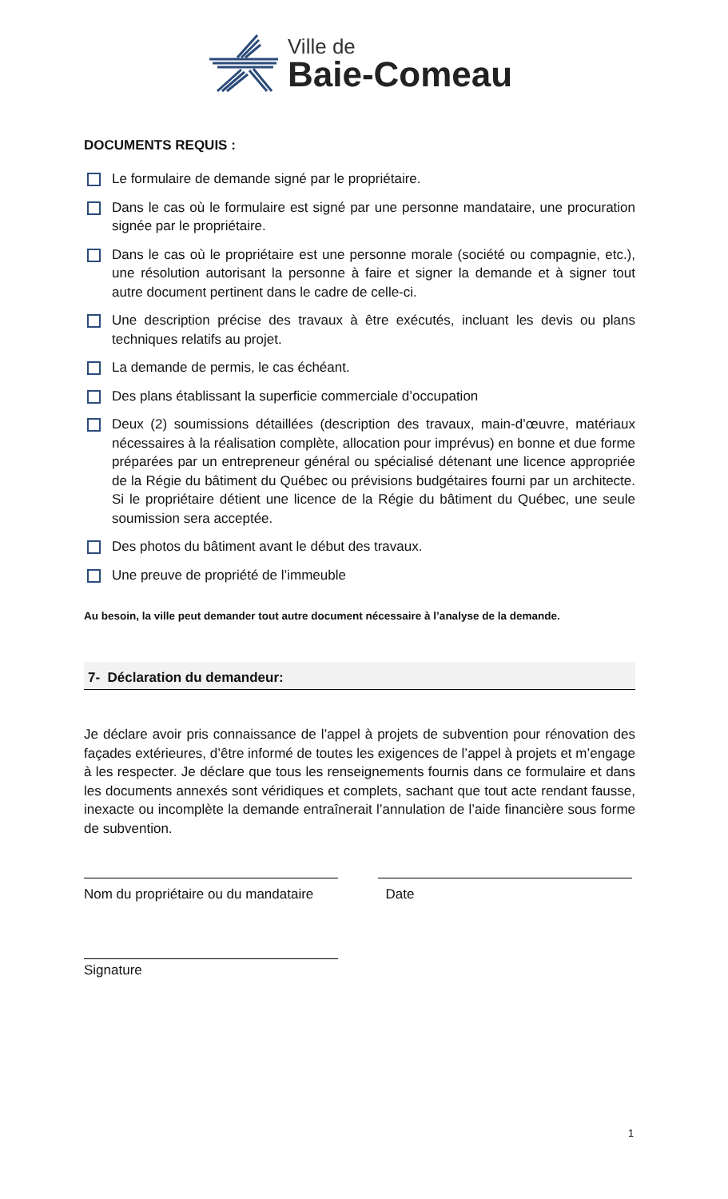Ville de
Baie-Comeau
DOCUMENTS REQUIS :
Le formulaire de demande signé par le propriétaire.
Dans le cas où le formulaire est signé par une personne mandataire, une procuration signée par le propriétaire.
Dans le cas où le propriétaire est une personne morale (société ou compagnie, etc.), une résolution autorisant la personne à faire et signer la demande et à signer tout autre document pertinent dans le cadre de celle-ci.
Une description précise des travaux à être exécutés, incluant les devis ou plans techniques relatifs au projet.
La demande de permis, le cas échéant.
Des plans établissant la superficie commerciale d’occupation
Deux (2) soumissions détaillées (description des travaux, main-d’œuvre, matériaux nécessaires à la réalisation complète, allocation pour imprévus) en bonne et due forme préparées par un entrepreneur général ou spécialisé détenant une licence appropriée de la Régie du bâtiment du Québec ou prévisions budgétaires fourni par un architecte. Si le propriétaire détient une licence de la Régie du bâtiment du Québec, une seule soumission sera acceptée.
Des photos du bâtiment avant le début des travaux.
Une preuve de propriété de l’immeuble
Au besoin, la ville peut demander tout autre document nécessaire à l’analyse de la demande.
7- Déclaration du demandeur:
Je déclare avoir pris connaissance de l’appel à projets de subvention pour rénovation des façades extérieures, d’être informé de toutes les exigences de l’appel à projets et m’engage à les respecter. Je déclare que tous les renseignements fournis dans ce formulaire et dans les documents annexés sont véridiques et complets, sachant que tout acte rendant fausse, inexacte ou incomplète la demande entraînerait l’annulation de l’aide financière sous forme de subvention.
Nom du propriétaire ou du mandataire
Date
Signature
1